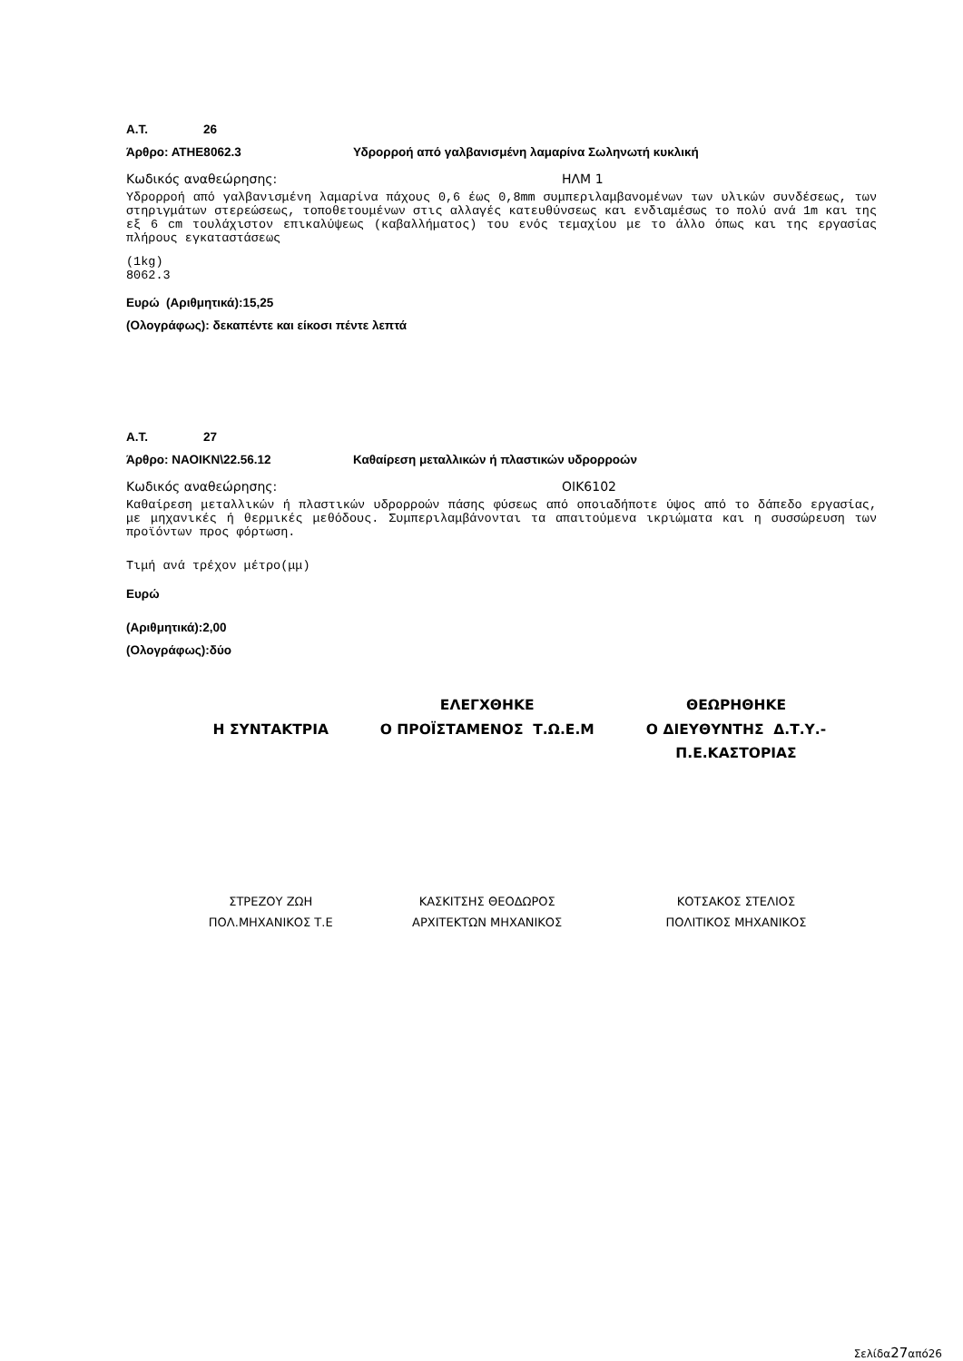Α.Τ. 26
Άρθρο: ΑΤΗΕ8062.3 Υδρορροή από γαλβανισμένη λαμαρίνα Σωληνωτή κυκλική
Κωδικός αναθεώρησης: ΗΛΜ 1
Υδρορροή από γαλβανισμένη λαμαρίνα πάχους 0,6 έως 0,8mm συμπεριλαμβανομένων των υλικών συνδέσεως, των στηριγμάτων στερεώσεως, τοποθετουμένων στις αλλαγές κατευθύνσεως και ενδιαμέσως το πολύ ανά 1m και της εξ 6 cm τουλάχιστον επικαλύψεως (καβαλλήματος) του ενός τεμαχίου με το άλλο όπως και της εργασίας πλήρους εγκαταστάσεως
(1kg)
8062.3
Ευρώ (Αριθμητικά):15,25
(Ολογράφως): δεκαπέντε και είκοσι πέντε λεπτά
Α.Τ. 27
Άρθρο: ΝΑΟΙΚΝ\22.56.12 Καθαίρεση μεταλλικών ή πλαστικών υδρορροών
Κωδικός αναθεώρησης: ΟΙΚ6102
Καθαίρεση μεταλλικών ή πλαστικών υδρορροών πάσης φύσεως από οποιαδήποτε ύψος από το δάπεδο εργασίας, με μηχανικές ή θερμικές μεθόδους. Συμπεριλαμβάνονται τα απαιτούμενα ικριώματα και η συσσώρευση των προϊόντων προς φόρτωση.
Τιμή ανά τρέχον μέτρο(μμ)
Ευρώ
(Αριθμητικά):2,00
(Ολογράφως):δύο
Η ΣΥΝΤΑΚΤΡΙΑ ΕΛΕΓΧΘΗΚΕ
Ο ΠΡΟΪΣΤΑΜΕΝΟΣ Τ.Ω.Ε.Μ
ΘΕΩΡΗΘΗΚΕ
Ο ΔΙΕΥΘΥΝΤΗΣ Δ.Τ.Υ.-Π.Ε.ΚΑΣΤΟΡΙΑΣ
ΣΤΡΕΖΟΥ ΖΩΗ
ΠΟΛ.ΜΗΧΑΝΙΚΟΣ Τ.Ε
ΚΑΣΚΙΤΣΗΣ ΘΕΟΔΩΡΟΣ
ΑΡΧΙΤΕΚΤΩΝ ΜΗΧΑΝΙΚΟΣ
ΚΟΤΣΑΚΟΣ ΣΤΕΛΙΟΣ
ΠΟΛΙΤΙΚΟΣ ΜΗΧΑΝΙΚΟΣ
Σελίδα27από26